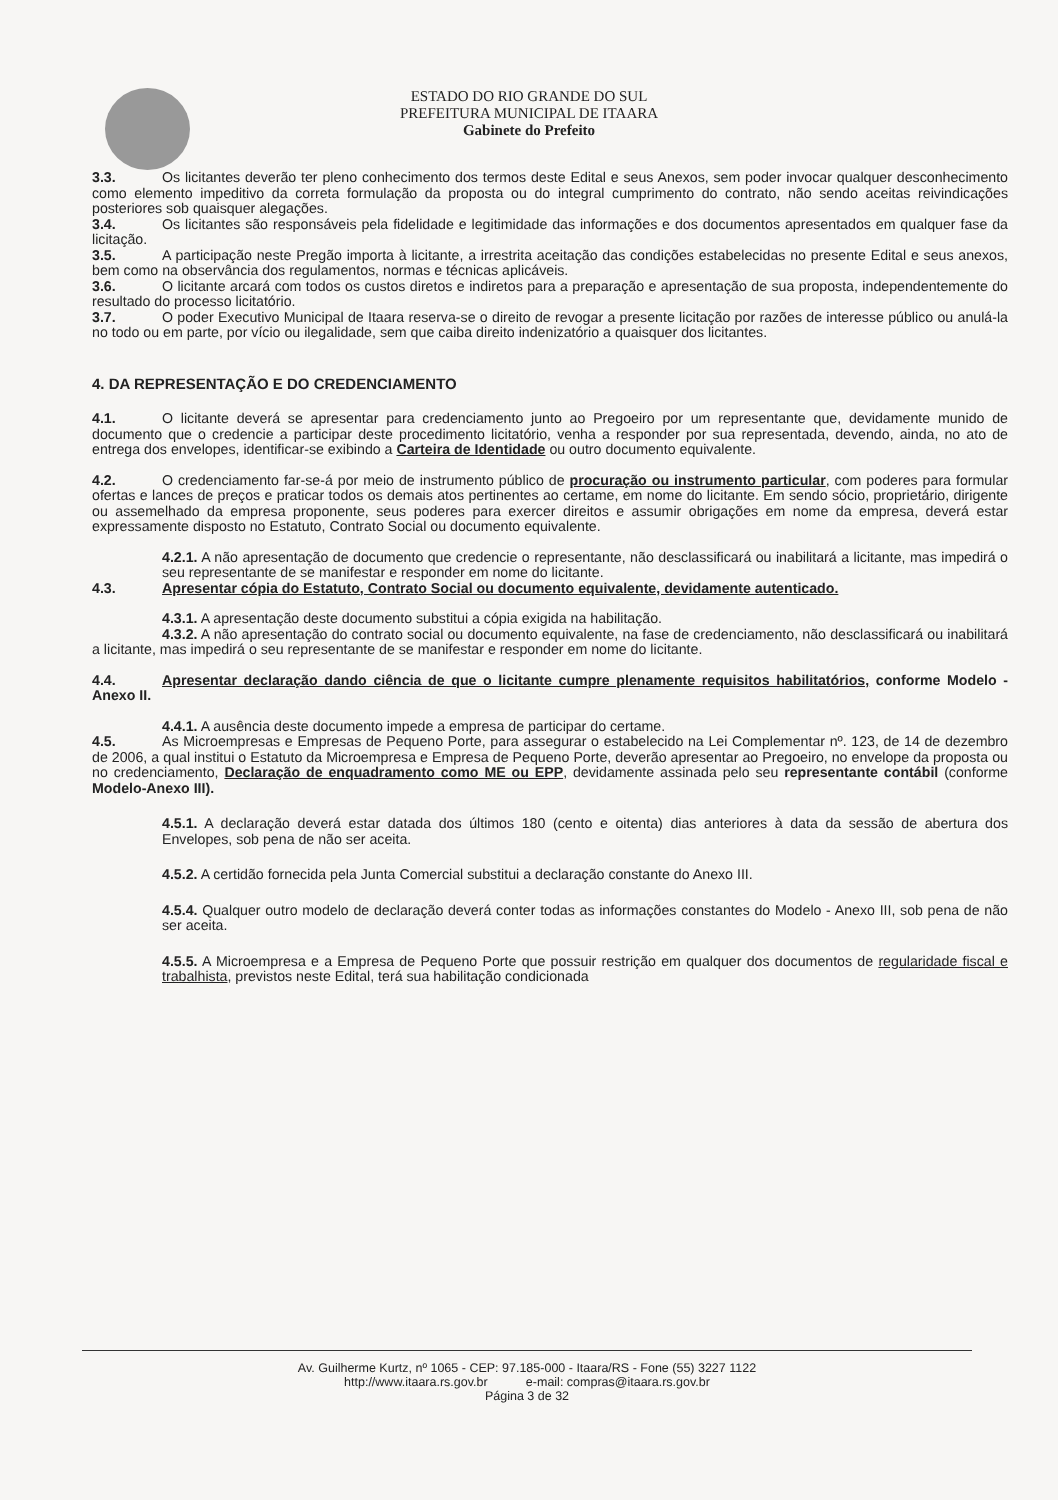ESTADO DO RIO GRANDE DO SUL
PREFEITURA MUNICIPAL DE ITAARA
Gabinete do Prefeito
3.3. Os licitantes deverão ter pleno conhecimento dos termos deste Edital e seus Anexos, sem poder invocar qualquer desconhecimento como elemento impeditivo da correta formulação da proposta ou do integral cumprimento do contrato, não sendo aceitas reivindicações posteriores sob quaisquer alegações.
3.4. Os licitantes são responsáveis pela fidelidade e legitimidade das informações e dos documentos apresentados em qualquer fase da licitação.
3.5. A participação neste Pregão importa à licitante, a irrestrita aceitação das condições estabelecidas no presente Edital e seus anexos, bem como na observância dos regulamentos, normas e técnicas aplicáveis.
3.6. O licitante arcará com todos os custos diretos e indiretos para a preparação e apresentação de sua proposta, independentemente do resultado do processo licitatório.
3.7. O poder Executivo Municipal de Itaara reserva-se o direito de revogar a presente licitação por razões de interesse público ou anulá-la no todo ou em parte, por vício ou ilegalidade, sem que caiba direito indenizatório a quaisquer dos licitantes.
4. DA REPRESENTAÇÃO E DO CREDENCIAMENTO
4.1. O licitante deverá se apresentar para credenciamento junto ao Pregoeiro por um representante que, devidamente munido de documento que o credencie a participar deste procedimento licitatório, venha a responder por sua representada, devendo, ainda, no ato de entrega dos envelopes, identificar-se exibindo a Carteira de Identidade ou outro documento equivalente.
4.2. O credenciamento far-se-á por meio de instrumento público de procuração ou instrumento particular, com poderes para formular ofertas e lances de preços e praticar todos os demais atos pertinentes ao certame, em nome do licitante. Em sendo sócio, proprietário, dirigente ou assemelhado da empresa proponente, seus poderes para exercer direitos e assumir obrigações em nome da empresa, deverá estar expressamente disposto no Estatuto, Contrato Social ou documento equivalente.
4.2.1. A não apresentação de documento que credencie o representante, não desclassificará ou inabilitará a licitante, mas impedirá o seu representante de se manifestar e responder em nome do licitante.
4.3. Apresentar cópia do Estatuto, Contrato Social ou documento equivalente, devidamente autenticado.
4.3.1. A apresentação deste documento substitui a cópia exigida na habilitação.
4.3.2. A não apresentação do contrato social ou documento equivalente, na fase de credenciamento, não desclassificará ou inabilitará a licitante, mas impedirá o seu representante de se manifestar e responder em nome do licitante.
4.4. Apresentar declaração dando ciência de que o licitante cumpre plenamente requisitos habilitatórios, conforme Modelo - Anexo II.
4.4.1. A ausência deste documento impede a empresa de participar do certame.
4.5. As Microempresas e Empresas de Pequeno Porte, para assegurar o estabelecido na Lei Complementar nº. 123, de 14 de dezembro de 2006, a qual institui o Estatuto da Microempresa e Empresa de Pequeno Porte, deverão apresentar ao Pregoeiro, no envelope da proposta ou no credenciamento, Declaração de enquadramento como ME ou EPP, devidamente assinada pelo seu representante contábil (conforme Modelo-Anexo III).
4.5.1. A declaração deverá estar datada dos últimos 180 (cento e oitenta) dias anteriores à data da sessão de abertura dos Envelopes, sob pena de não ser aceita.
4.5.2. A certidão fornecida pela Junta Comercial substitui a declaração constante do Anexo III.
4.5.4. Qualquer outro modelo de declaração deverá conter todas as informações constantes do Modelo - Anexo III, sob pena de não ser aceita.
4.5.5. A Microempresa e a Empresa de Pequeno Porte que possuir restrição em qualquer dos documentos de regularidade fiscal e trabalhista, previstos neste Edital, terá sua habilitação condicionada
Av. Guilherme Kurtz, nº 1065 - CEP: 97.185-000 - Itaara/RS - Fone (55) 3227 1122
http://www.itaara.rs.gov.br e-mail: compras@itaara.rs.gov.br
Página 3 de 32